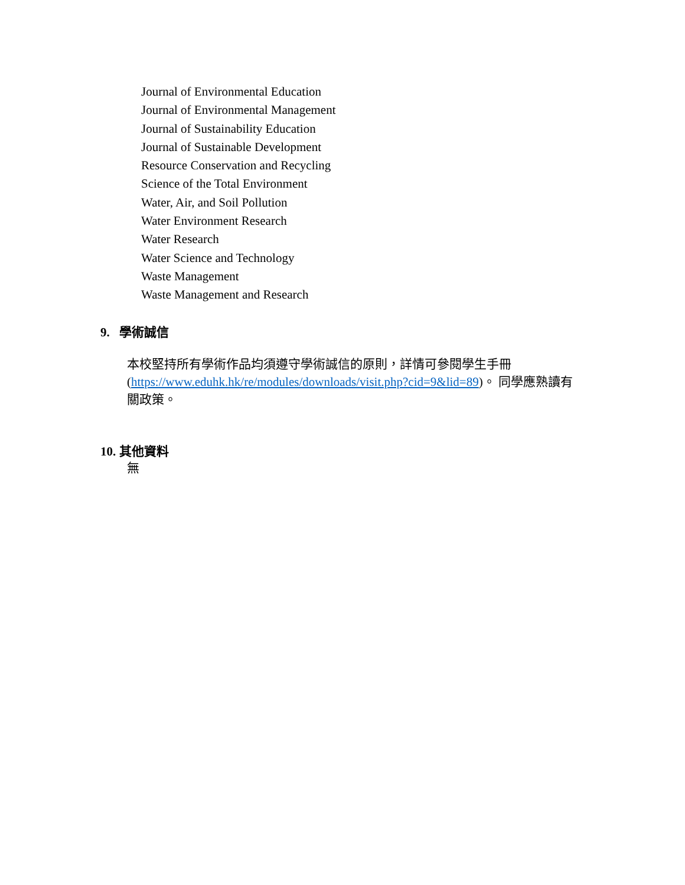Journal of Environmental Education
Journal of Environmental Management
Journal of Sustainability Education
Journal of Sustainable Development
Resource Conservation and Recycling
Science of the Total Environment
Water, Air, and Soil Pollution
Water Environment Research
Water Research
Water Science and Technology
Waste Management
Waste Management and Research
9. 學術誠信
本校堅持所有學術作品均須遵守學術誠信的原則，詳情可參閱學生手冊 (https://www.eduhk.hk/re/modules/downloads/visit.php?cid=9&lid=89)。 同學應熟讀有關政策。
10. 其他資料
無